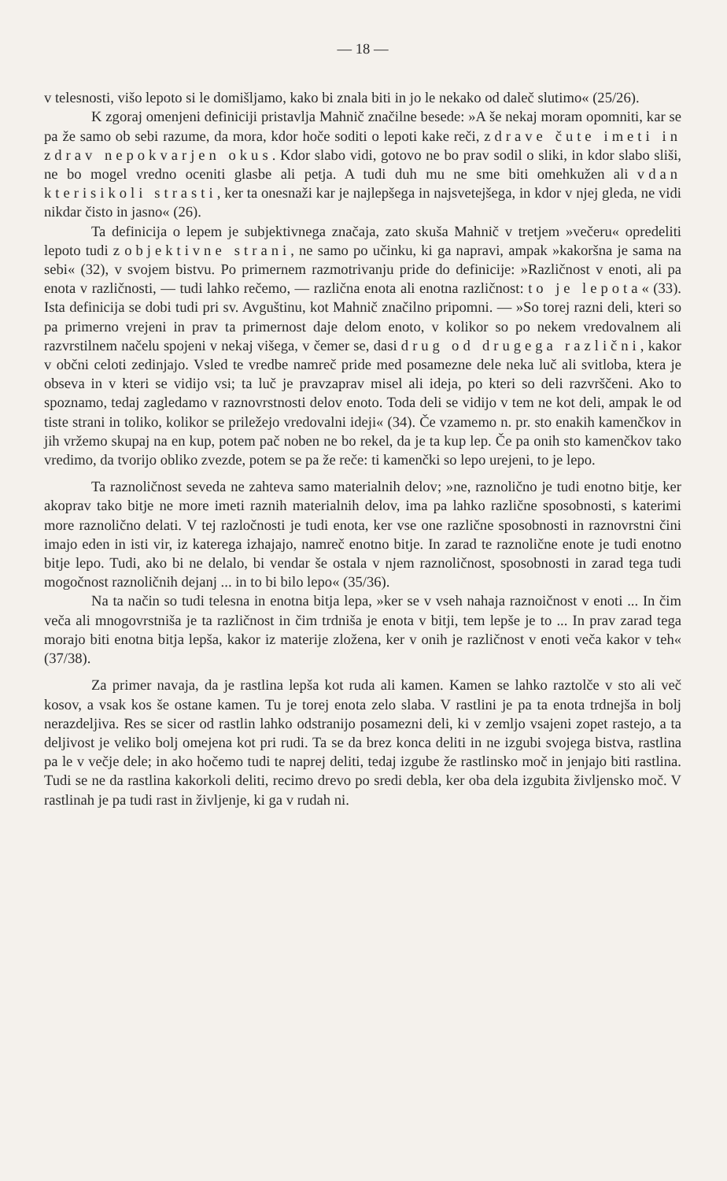— 18 —
v telesnosti, višo lepoto si le domišljamo, kako bi znala biti in jo le nekako od daleč slutimo« (25/26).
K zgoraj omenjeni definiciji pristavlja Mahnič značilne besede: »A še nekaj moram opomniti, kar se pa že samo ob sebi razume, da mora, kdor hoče soditi o lepoti kake reči, zdrave čute imeti in zdrav nepokvarjen okus. Kdor slabo vidi, gotovo ne bo prav sodil o sliki, in kdor slabo sliši, ne bo mogel vredno oceniti glasbe ali petja. A tudi duh mu ne sme biti omehkužen ali vdan kterisikoli strasti, ker ta onesnaži kar je najlepšega in najsvetejšega, in kdor v njej gleda, ne vidi nikdar čisto in jasno« (26).
Ta definicija o lepem je subjektivnega značaja, zato skuša Mahnič v tretjem »večeru« opredeliti lepoto tudi z objektivne strani, ne samo po učinku, ki ga napravi, ampak »kakoršna je sama na sebi« (32), v svojem bistvu. Po primernem razmotrivanju pride do definicije: »Različnost v enoti, ali pa enota v različnosti, — tudi lahko rečemo, — različna enota ali enotna različnost: to je lepota« (33). Ista definicija se dobi tudi pri sv. Avguštinu, kot Mahnič značilno pripomni. — »So torej razni deli, kteri so pa primerno vrejeni in prav ta primernost daje delom enoto, v kolikor so po nekem vredovalnem ali razvrstilnem načelu spojeni v nekaj višega, v čemer se, dasi drug od drugega različni, kakor v občni celoti zedinjajo. Vsled te vredbe namreč pride med posamezne dele neka luč ali svitloba, ktera je obseva in v kteri se vidijo vsi; ta luč je pravzaprav misel ali ideja, po kteri so deli razvrščeni. Ako to spoznamo, tedaj zagledamo v raznovrstnosti delov enoto. Toda deli se vidijo v tem ne kot deli, ampak le od tiste strani in toliko, kolikor se priležejo vredovalni ideji« (34). Če vzamemo n. pr. sto enakih kamenčkov in jih vržemo skupaj na en kup, potem pač noben ne bo rekel, da je ta kup lep. Če pa onih sto kamenčkov tako vredimo, da tvorijo obliko zvezde, potem se pa že reče: ti kamenčki so lepo urejeni, to je lepo.
Ta raznoličnost seveda ne zahteva samo materialnih delov; »ne, raznolično je tudi enotno bitje, ker akoprav tako bitje ne more imeti raznih materialnih delov, ima pa lahko različne sposobnosti, s katerimi more raznolično delati. V tej razločnosti je tudi enota, ker vse one različne sposobnosti in raznovrstni čini imajo eden in isti vir, iz katerega izhajajo, namreč enotno bitje. In zarad te raznolične enote je tudi enotno bitje lepo. Tudi, ako bi ne delalo, bi vendar še ostala v njem raznoličnost, sposobnosti in zarad tega tudi mogočnost raznoličnih dejanj ... in to bi bilo lepo« (35/36).
Na ta način so tudi telesna in enotna bitja lepa, »ker se v vseh nahaja raznoičnost v enoti ... In čim veča ali mnogovrstniša je ta različnost in čim trdniša je enota v bitji, tem lepše je to ... In prav zarad tega morajo biti enotna bitja lepša, kakor iz materije zložena, ker v onih je različnost v enoti veča kakor v teh« (37/38).
Za primer navaja, da je rastlina lepša kot ruda ali kamen. Kamen se lahko raztolče v sto ali več kosov, a vsak kos še ostane kamen. Tu je torej enota zelo slaba. V rastlini je pa ta enota trdnejša in bolj nerazdeljiva. Res se sicer od rastlin lahko odstranijo posamezni deli, ki v zemljo vsajeni zopet rastejo, a ta deljivost je veliko bolj omejena kot pri rudi. Ta se da brez konca deliti in ne izgubi svojega bistva, rastlina pa le v večje dele; in ako hočemo tudi te naprej deliti, tedaj izgube že rastlinsko moč in jenjajo biti rastlina. Tudi se ne da rastlina kakorkoli deliti, recimo drevo po sredi debla, ker oba dela izgubita življensko moč. V rastlinah je pa tudi rast in življenje, ki ga v rudah ni.